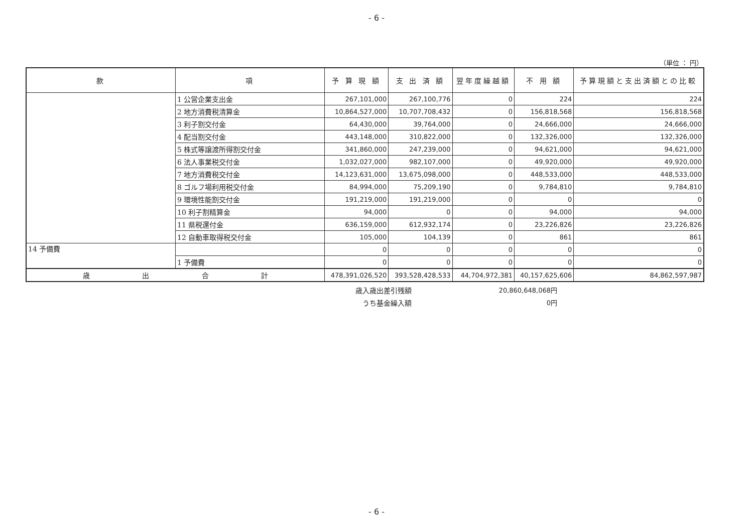- 6 -
（単位 ： 円）
| 款 | 項 | 予 算 現 額 | 支 出 済 額 | 翌年度繰越額 | 不 用 額 | 予算現額と支出済額との比較 |
| --- | --- | --- | --- | --- | --- | --- |
| | 1 公営企業支出金 | 267,101,000 | 267,100,776 | 0 | 224 | 224 |
| | 2 地方消費税清算金 | 10,864,527,000 | 10,707,708,432 | 0 | 156,818,568 | 156,818,568 |
| | 3 利子割交付金 | 64,430,000 | 39,764,000 | 0 | 24,666,000 | 24,666,000 |
| | 4 配当割交付金 | 443,148,000 | 310,822,000 | 0 | 132,326,000 | 132,326,000 |
| | 5 株式等譲渡所得割交付金 | 341,860,000 | 247,239,000 | 0 | 94,621,000 | 94,621,000 |
| | 6 法人事業税交付金 | 1,032,027,000 | 982,107,000 | 0 | 49,920,000 | 49,920,000 |
| | 7 地方消費税交付金 | 14,123,631,000 | 13,675,098,000 | 0 | 448,533,000 | 448,533,000 |
| | 8 ゴルフ場利用税交付金 | 84,994,000 | 75,209,190 | 0 | 9,784,810 | 9,784,810 |
| | 9 環境性能割交付金 | 191,219,000 | 191,219,000 | 0 | 0 | 0 |
| | 10 利子割精算金 | 94,000 | 0 | 0 | 94,000 | 94,000 |
| | 11 県税還付金 | 636,159,000 | 612,932,174 | 0 | 23,226,826 | 23,226,826 |
| | 12 自動車取得税交付金 | 105,000 | 104,139 | 0 | 861 | 861 |
| 14 予備費 | | 0 | 0 | 0 | 0 | 0 |
| | 1 予備費 | 0 | 0 | 0 | 0 | 0 |
| 歳 出 合 計 | | 478,391,026,520 | 393,528,428,533 | 44,704,972,381 | 40,157,625,606 | 84,862,597,987 |
歳入歳出差引残額 20,860,648,068円
うち基金繰入額 0円
- 6 -